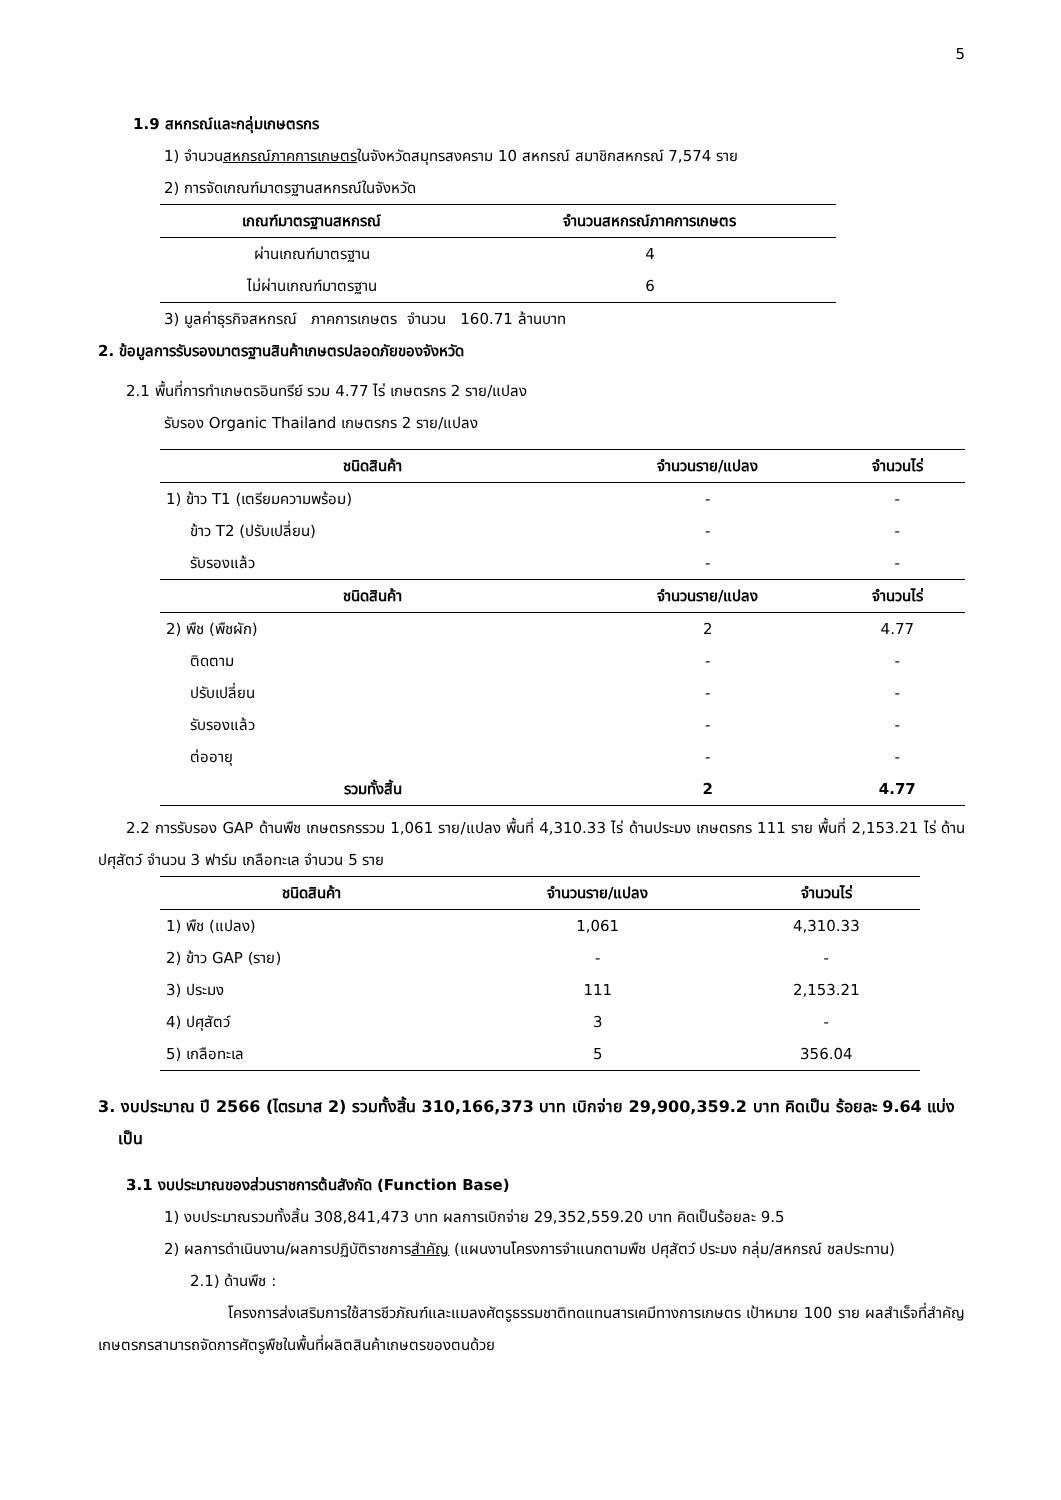5
1.9 สหกรณ์และกลุ่มเกษตรกร
1) จำนวนสหกรณ์ภาคการเกษตรในจังหวัดสมุทรสงคราม 10 สหกรณ์ สมาชิกสหกรณ์ 7,574 ราย
2) การจัดเกณฑ์มาตรฐานสหกรณ์ในจังหวัด
| เกณฑ์มาตรฐานสหกรณ์ | จำนวนสหกรณ์ภาคการเกษตร |
| --- | --- |
| ผ่านเกณฑ์มาตรฐาน | 4 |
| ไม่ผ่านเกณฑ์มาตรฐาน | 6 |
3) มูลค่าธุรกิจสหกรณ์ ภาคการเกษตร จำนวน 160.71 ล้านบาท
2. ข้อมูลการรับรองมาตรฐานสินค้าเกษตรปลอดภัยของจังหวัด
2.1 พื้นที่การทำเกษตรอินทรีย์ รวม 4.77 ไร่ เกษตรกร 2 ราย/แปลง
รับรอง Organic Thailand เกษตรกร 2 ราย/แปลง
| ชนิดสินค้า | จำนวนราย/แปลง | จำนวนไร่ |
| --- | --- | --- |
| 1) ข้าว T1 (เตรียมความพร้อม) | - | - |
| ข้าว T2 (ปรับเปลี่ยน) | - | - |
| รับรองแล้ว | - | - |
| ชนิดสินค้า | จำนวนราย/แปลง | จำนวนไร่ |
| 2) พืช (พืชผัก) | 2 | 4.77 |
| ติดตาม | - | - |
| ปรับเปลี่ยน | - | - |
| รับรองแล้ว | - | - |
| ต่ออายุ | - | - |
| รวมทั้งสิ้น | 2 | 4.77 |
2.2 การรับรอง GAP ด้านพืช เกษตรกรรวม 1,061 ราย/แปลง พื้นที่ 4,310.33 ไร่ ด้านประมง เกษตรกร 111 ราย พื้นที่ 2,153.21 ไร่ ด้านปศุสัตว์ จำนวน 3 ฟาร์ม เกลือทะเล จำนวน 5 ราย
| ชนิดสินค้า | จำนวนราย/แปลง | จำนวนไร่ |
| --- | --- | --- |
| 1) พืช (แปลง) | 1,061 | 4,310.33 |
| 2) ข้าว GAP (ราย) | - | - |
| 3) ประมง | 111 | 2,153.21 |
| 4) ปศุสัตว์ | 3 | - |
| 5) เกลือทะเล | 5 | 356.04 |
3. งบประมาณ ปี 2566 (ไตรมาส 2) รวมทั้งสิ้น 310,166,373 บาท เบิกจ่าย 29,900,359.2 บาท คิดเป็น ร้อยละ 9.64 แบ่งเป็น
3.1 งบประมาณของส่วนราชการต้นสังกัด (Function Base)
1) งบประมาณรวมทั้งสิ้น 308,841,473 บาท ผลการเบิกจ่าย 29,352,559.20 บาท คิดเป็นร้อยละ 9.5
2) ผลการดำเนินงาน/ผลการปฏิบัติราชการสำคัญ (แผนงานโครงการจำแนกตามพืช ปศุสัตว์ ประมง กลุ่ม/สหกรณ์ ชลประทาน)
2.1) ด้านพืช :
โครงการส่งเสริมการใช้สารชีวภัณฑ์และแมลงศัตรูธรรมชาติทดแทนสารเคมีทางการเกษตร เป้าหมาย 100 ราย ผลสำเร็จที่สำคัญ เกษตรกรสามารถจัดการศัตรูพืชในพื้นที่ผลิตสินค้าเกษตรของตนด้วย